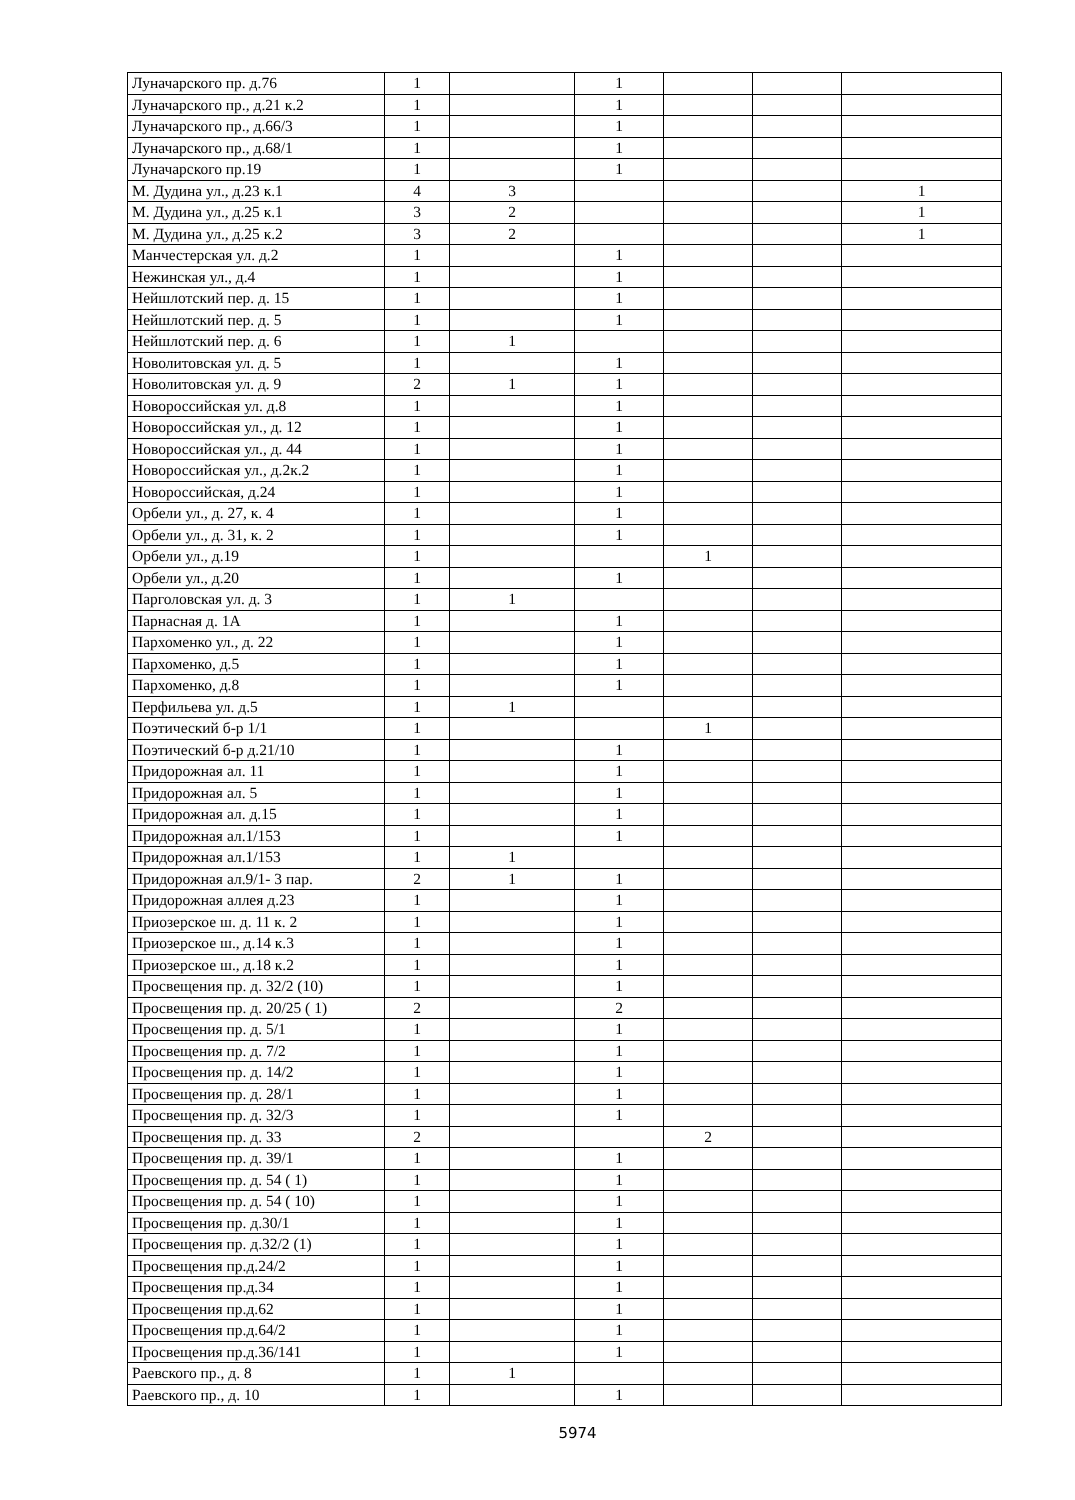| Луначарского пр. д.76 | 1 | | 1 | | | |
| Луначарского пр., д.21 к.2 | 1 | | 1 | | | |
| Луначарского пр., д.66/3 | 1 | | 1 | | | |
| Луначарского пр., д.68/1 | 1 | | 1 | | | |
| Луначарского пр.19 | 1 | | 1 | | | |
| М. Дудина ул., д.23 к.1 | 4 | 3 | | | | 1 |
| М. Дудина ул., д.25 к.1 | 3 | 2 | | | | 1 |
| М. Дудина ул., д.25 к.2 | 3 | 2 | | | | 1 |
| Манчестерская ул. д.2 | 1 | | 1 | | | |
| Нежинская ул., д.4 | 1 | | 1 | | | |
| Нейшлотский пер. д. 15 | 1 | | 1 | | | |
| Нейшлотский пер. д. 5 | 1 | | 1 | | | |
| Нейшлотский пер. д. 6 | 1 | 1 | | | | |
| Новолитовская ул. д. 5 | 1 | | 1 | | | |
| Новолитовская ул. д. 9 | 2 | 1 | 1 | | | |
| Новороссийская ул. д.8 | 1 | | 1 | | | |
| Новороссийская ул., д. 12 | 1 | | 1 | | | |
| Новороссийская ул., д. 44 | 1 | | 1 | | | |
| Новороссийская ул., д.2к.2 | 1 | | 1 | | | |
| Новороссийская, д.24 | 1 | | 1 | | | |
| Орбели ул., д. 27, к. 4 | 1 | | 1 | | | |
| Орбели ул., д. 31, к. 2 | 1 | | 1 | | | |
| Орбели ул., д.19 | 1 | | | 1 | | |
| Орбели ул., д.20 | 1 | | 1 | | | |
| Парголовская ул. д. 3 | 1 | 1 | | | | |
| Парнасная д. 1А | 1 | | 1 | | | |
| Пархоменко ул., д. 22 | 1 | | 1 | | | |
| Пархоменко, д.5 | 1 | | 1 | | | |
| Пархоменко, д.8 | 1 | | 1 | | | |
| Перфильева ул. д.5 | 1 | 1 | | | | |
| Поэтический б-р 1/1 | 1 | | | 1 | | |
| Поэтический б-р д.21/10 | 1 | | 1 | | | |
| Придорожная ал. 11 | 1 | | 1 | | | |
| Придорожная ал. 5 | 1 | | 1 | | | |
| Придорожная ал. д.15 | 1 | | 1 | | | |
| Придорожная ал.1/153 | 1 | | 1 | | | |
| Придорожная ал.1/153 | 1 | 1 | | | | |
| Придорожная ал.9/1- 3 пар. | 2 | 1 | 1 | | | |
| Придорожная аллея д.23 | 1 | | 1 | | | |
| Приозерское ш. д. 11 к. 2 | 1 | | 1 | | | |
| Приозерское ш., д.14 к.3 | 1 | | 1 | | | |
| Приозерское ш., д.18 к.2 | 1 | | 1 | | | |
| Просвещения пр. д. 32/2 (10) | 1 | | 1 | | | |
| Просвещения пр. д. 20/25 ( 1) | 2 | | 2 | | | |
| Просвещения пр. д. 5/1 | 1 | | 1 | | | |
| Просвещения пр. д. 7/2 | 1 | | 1 | | | |
| Просвещения пр. д. 14/2 | 1 | | 1 | | | |
| Просвещения пр. д. 28/1 | 1 | | 1 | | | |
| Просвещения пр. д. 32/3 | 1 | | 1 | | | |
| Просвещения пр. д. 33 | 2 | | | 2 | | |
| Просвещения пр. д. 39/1 | 1 | | 1 | | | |
| Просвещения пр. д. 54 ( 1) | 1 | | 1 | | | |
| Просвещения пр. д. 54 ( 10) | 1 | | 1 | | | |
| Просвещения пр. д.30/1 | 1 | | 1 | | | |
| Просвещения пр. д.32/2 (1) | 1 | | 1 | | | |
| Просвещения пр.д.24/2 | 1 | | 1 | | | |
| Просвещения пр.д.34 | 1 | | 1 | | | |
| Просвещения пр.д.62 | 1 | | 1 | | | |
| Просвещения пр.д.64/2 | 1 | | 1 | | | |
| Просвещения пр.д.36/141 | 1 | | 1 | | | |
| Раевского пр., д. 8 | 1 | 1 | | | | |
| Раевского пр., д. 10 | 1 | | 1 | | | |
5974